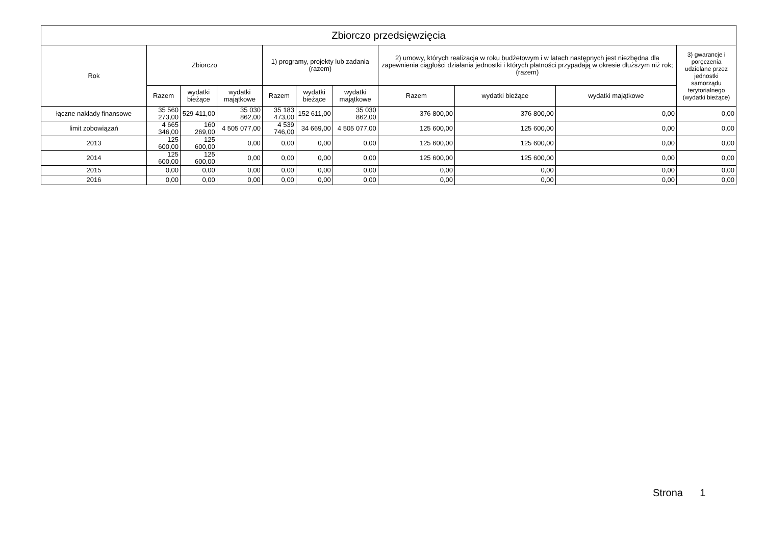| Zbiorczo przedsięwzięcia | | | | | | | | | | |
| --- | --- | --- | --- | --- | --- | --- | --- | --- | --- | --- |
| Rok | Zbiorczo | | | 1) programy, projekty lub zadania (razem) | | | 2) umowy, których realizacja w roku budżetowym i w latach następnych jest niezbędna dla zapewnienia ciągłości działania jednostki i których płatności przypadają w okresie dłuższym niż rok; (razem) | | | 3) gwarancje i poręczenia udzielane przez jednostki samorządu terytorialnego (wydatki bieżące) |
| | Razem | wydatki bieżące | wydatki majątkowe | Razem | wydatki bieżące | wydatki majątkowe | Razem | wydatki bieżące | wydatki majątkowe | |
| łączne nakłady finansowe | 35 560 273,00 | 529 411,00 | 35 030 862,00 | 35 183 473,00 | 152 611,00 | 35 030 862,00 | 376 800,00 | 376 800,00 | 0,00 | 0,00 |
| limit zobowiązań | 4 665 346,00 | 160 269,00 | 4 505 077,00 | 4 539 746,00 | 34 669,00 | 4 505 077,00 | 125 600,00 | 125 600,00 | 0,00 | 0,00 |
| 2013 | 125 600,00 | 125 600,00 | 0,00 | 0,00 | 0,00 | 0,00 | 125 600,00 | 125 600,00 | 0,00 | 0,00 |
| 2014 | 125 600,00 | 125 600,00 | 0,00 | 0,00 | 0,00 | 0,00 | 125 600,00 | 125 600,00 | 0,00 | 0,00 |
| 2015 | 0,00 | 0,00 | 0,00 | 0,00 | 0,00 | 0,00 | 0,00 | 0,00 | 0,00 | 0,00 |
| 2016 | 0,00 | 0,00 | 0,00 | 0,00 | 0,00 | 0,00 | 0,00 | 0,00 | 0,00 | 0,00 |
Strona 1